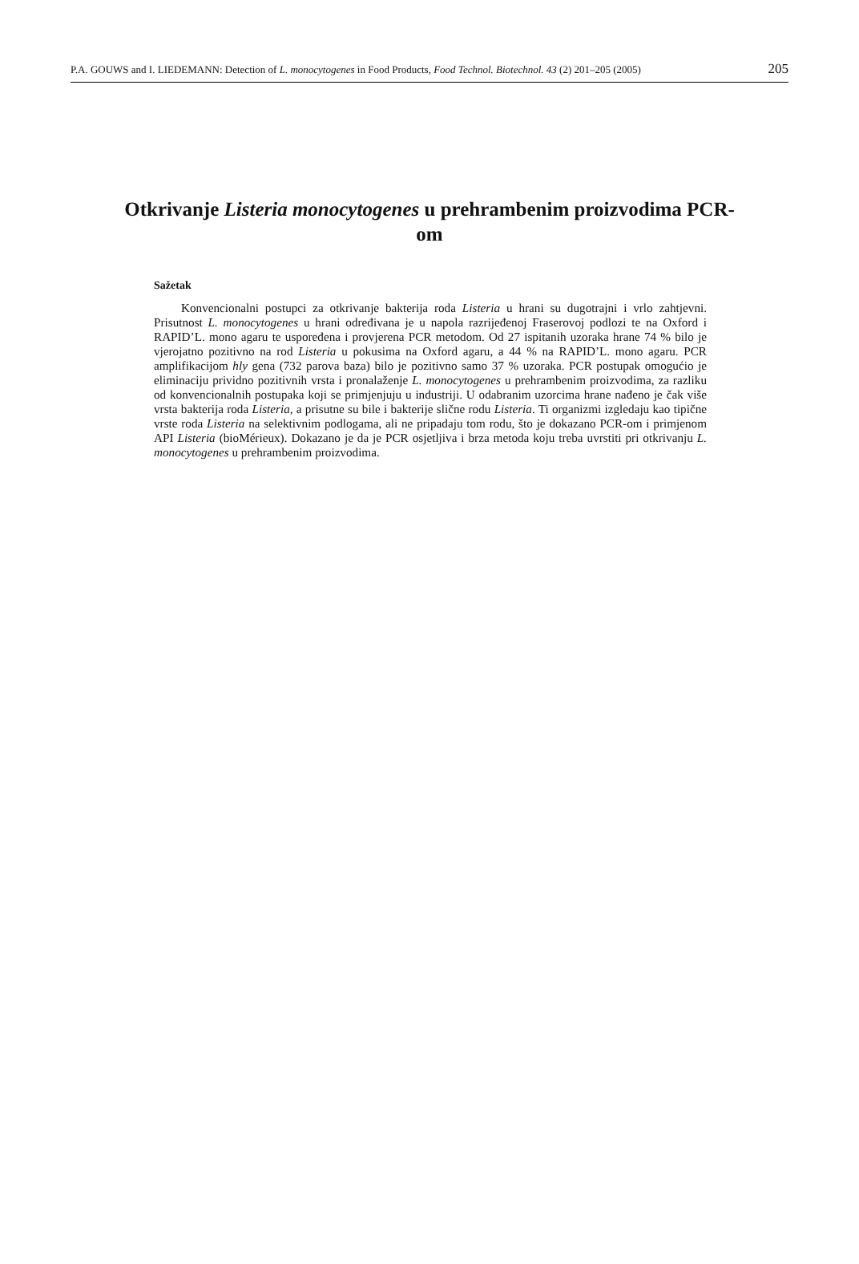P.A. GOUWS and I. LIEDEMANN: Detection of L. monocytogenes in Food Products, Food Technol. Biotechnol. 43 (2) 201–205 (2005) 205
Otkrivanje Listeria monocytogenes u prehrambenim proizvodima PCR-om
Sažetak
Konvencionalni postupci za otkrivanje bakterija roda Listeria u hrani su dugotrajni i vrlo zahtjevni. Prisutnost L. monocytogenes u hrani određivana je u napola razrijeđenoj Fraserovoj podlozi te na Oxford i RAPID’L. mono agaru te uspoređena i provjerena PCR metodom. Od 27 ispitanih uzoraka hrane 74 % bilo je vjerojatno pozitivno na rod Listeria u pokusima na Oxford agaru, a 44 % na RAPID’L. mono agaru. PCR amplifikacijom hly gena (732 parova baza) bilo je pozitivno samo 37 % uzoraka. PCR postupak omogućio je eliminaciju prividno pozitivnih vrsta i pronalaženje L. monocytogenes u prehrambenim proizvodima, za razliku od konvencionalnih postupaka koji se primjenjuju u industriji. U odabranim uzorcima hrane nađeno je čak više vrsta bakterija roda Listeria, a prisutne su bile i bakterije slične rodu Listeria. Ti organizmi izgledaju kao tipične vrste roda Listeria na selektivnim podlogama, ali ne pripadaju tom rodu, što je dokazano PCR-om i primjenom API Listeria (bioMérieux). Dokazano je da je PCR osjetljiva i brza metoda koju treba uvrstiti pri otkrivanju L. monocytogenes u prehrambenim proizvodima.